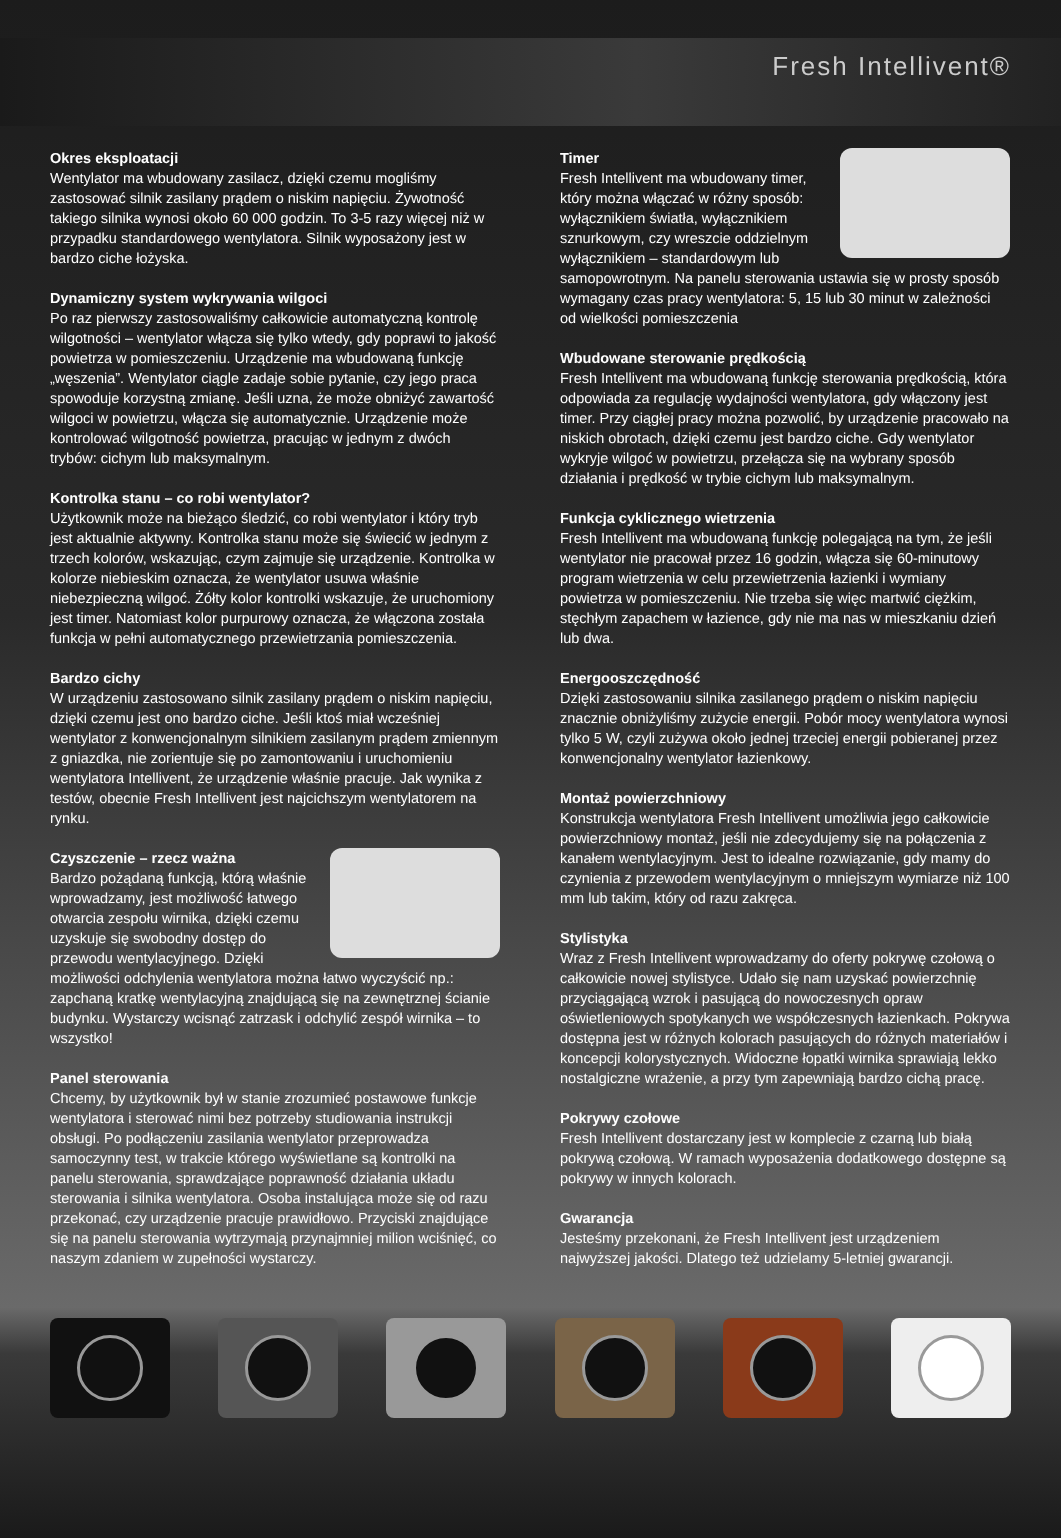Fresh Intellivent®
Okres eksploatacji
Wentylator ma wbudowany zasilacz, dzięki czemu mogliśmy zastosować silnik zasilany prądem o niskim napięciu. Żywotność takiego silnika wynosi około 60 000 godzin. To 3-5 razy więcej niż w przypadku standardowego wentylatora. Silnik wyposażony jest w bardzo ciche łożyska.
Dynamiczny system wykrywania wilgoci
Po raz pierwszy zastosowaliśmy całkowicie automatyczną kontrolę wilgotności – wentylator włącza się tylko wtedy, gdy poprawi to jakość powietrza w pomieszczeniu. Urządzenie ma wbudowaną funkcję „węszenia”. Wentylator ciągle zadaje sobie pytanie, czy jego praca spowoduje korzystną zmianę. Jeśli uzna, że może obniżyć zawartość wilgoci w powietrzu, włącza się automatycznie. Urządzenie może kontrolować wilgotność powietrza, pracując w jednym z dwóch trybów: cichym lub maksymalnym.
Kontrolka stanu – co robi wentylator?
Użytkownik może na bieżąco śledzić, co robi wentylator i który tryb jest aktualnie aktywny. Kontrolka stanu może się świecić w jednym z trzech kolorów, wskazując, czym zajmuje się urządzenie. Kontrolka w kolorze niebieskim oznacza, że wentylator usuwa właśnie niebezpieczną wilgoć. Żółty kolor kontrolki wskazuje, że uruchomiony jest timer. Natomiast kolor purpurowy oznacza, że włączona została funkcja w pełni automatycznego przewietrzania pomieszczenia.
Bardzo cichy
W urządzeniu zastosowano silnik zasilany prądem o niskim napięciu, dzięki czemu jest ono bardzo ciche. Jeśli ktoś miał wcześniej wentylator z konwencjonalnym silnikiem zasilanym prądem zmiennym z gniazdka, nie zorientuje się po zamontowaniu i uruchomieniu wentylatora Intellivent, że urządzenie właśnie pracuje. Jak wynika z testów, obecnie Fresh Intellivent jest najcichszym wentylatorem na rynku.
Czyszczenie – rzecz ważna
Bardzo pożądaną funkcją, którą właśnie wprowadzamy, jest możliwość łatwego otwarcia zespołu wirnika, dzięki czemu uzyskuje się swobodny dostęp do przewodu wentylacyjnego. Dzięki możliwości odchylenia wentylatora można łatwo wyczyścić np.: zapchaną kratkę wentylacyjną znajdującą się na zewnętrznej ścianie budynku. Wystarczy wcisnąć zatrzask i odchylić zespół wirnika – to wszystko!
Panel sterowania
Chcemy, by użytkownik był w stanie zrozumieć postawowe funkcje wentylatora i sterować nimi bez potrzeby studiowania instrukcji obsługi. Po podłączeniu zasilania wentylator przeprowadza samoczynny test, w trakcie którego wyświetlane są kontrolki na panelu sterowania, sprawdzające poprawność działania układu sterowania i silnika wentylatora. Osoba instalująca może się od razu przekonać, czy urządzenie pracuje prawidłowo. Przyciski znajdujące się na panelu sterowania wytrzymają przynajmniej milion wciśnięć, co naszym zdaniem w zupełności wystarczy.
Timer
Fresh Intellivent ma wbudowany timer, który można włączać w różny sposób: wyłącznikiem światła, wyłącznikiem sznurkowym, czy wreszcie oddzielnym wyłącznikiem – standardowym lub samopowrotnym. Na panelu sterowania ustawia się w prosty sposób wymagany czas pracy wentylatora: 5, 15 lub 30 minut w zależności od wielkości pomieszczenia
Wbudowane sterowanie prędkością
Fresh Intellivent ma wbudowaną funkcję sterowania prędkością, która odpowiada za regulację wydajności wentylatora, gdy włączony jest timer. Przy ciągłej pracy można pozwolić, by urządzenie pracowało na niskich obrotach, dzięki czemu jest bardzo ciche. Gdy wentylator wykryje wilgoć w powietrzu, przełącza się na wybrany sposób działania i prędkość w trybie cichym lub maksymalnym.
Funkcja cyklicznego wietrzenia
Fresh Intellivent ma wbudowaną funkcję polegającą na tym, że jeśli wentylator nie pracował przez 16 godzin, włącza się 60-minutowy program wietrzenia w celu przewietrzenia łazienki i wymiany powietrza w pomieszczeniu. Nie trzeba się więc martwić ciężkim, stęchłym zapachem w łazience, gdy nie ma nas w mieszkaniu dzień lub dwa.
Energooszczędność
Dzięki zastosowaniu silnika zasilanego prądem o niskim napięciu znacznie obniżyliśmy zużycie energii. Pobór mocy wentylatora wynosi tylko 5 W, czyli zużywa około jednej trzeciej energii pobieranej przez konwencjonalny wentylator łazienkowy.
Montaż powierzchniowy
Konstrukcja wentylatora Fresh Intellivent umożliwia jego całkowicie powierzchniowy montaż, jeśli nie zdecydujemy się na połączenia z kanałem wentylacyjnym. Jest to idealne rozwiązanie, gdy mamy do czynienia z przewodem wentylacyjnym o mniejszym wymiarze niż 100 mm lub takim, który od razu zakręca.
Stylistyka
Wraz z Fresh Intellivent wprowadzamy do oferty pokrywę czołową o całkowicie nowej stylistyce. Udało się nam uzyskać powierzchnię przyciągającą wzrok i pasującą do nowoczesnych opraw oświetleniowych spotykanych we współczesnych łazienkach. Pokrywa dostępna jest w różnych kolorach pasujących do różnych materiałów i koncepcji kolorystycznych. Widoczne łopatki wirnika sprawiają lekko nostalgiczne wrażenie, a przy tym zapewniają bardzo cichą pracę.
Pokrywy czołowe
Fresh Intellivent dostarczany jest w komplecie z czarną lub białą pokrywą czołową. W ramach wyposażenia dodatkowego dostępne są pokrywy w innych kolorach.
Gwarancja
Jesteśmy przekonani, że Fresh Intellivent jest urządzeniem najwyższej jakości. Dlatego też udzielamy 5-letniej gwarancji.